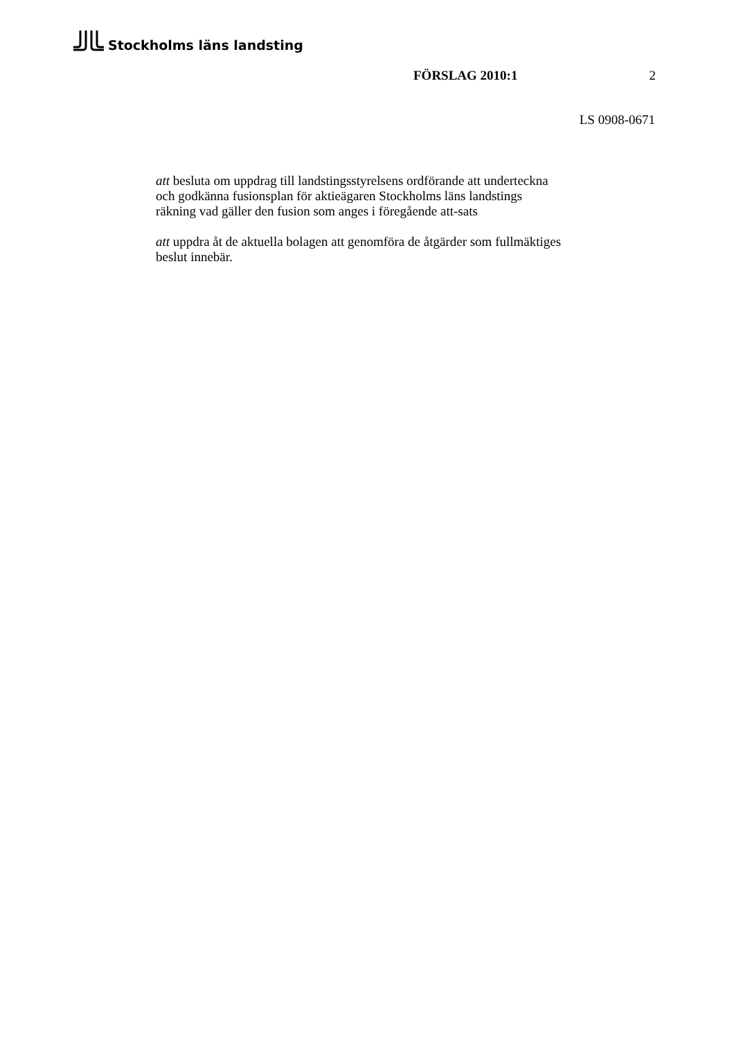Stockholms läns landsting
FÖRSLAG 2010:1 2
LS 0908-0671
att besluta om uppdrag till landstingsstyrelsens ordförande att underteckna
och godkänna fusionsplan för aktieägaren Stockholms läns landstings
räkning vad gäller den fusion som anges i föregående att-sats
att uppdra åt de aktuella bolagen att genomföra de åtgärder som fullmäktiges
beslut innebär.